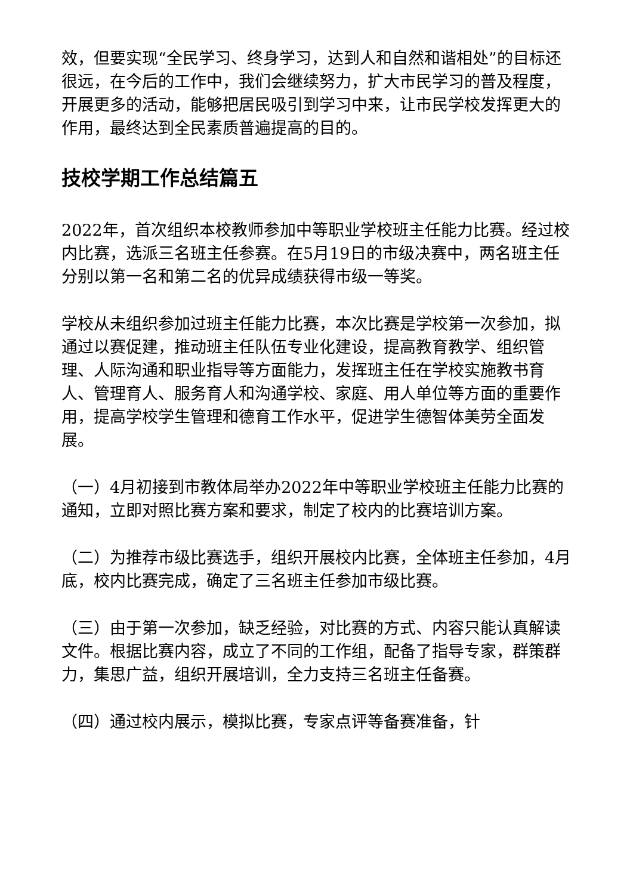效，但要实现“全民学习、终身学习，达到人和自然和谐相处”的目标还很远，在今后的工作中，我们会继续努力，扩大市民学习的普及程度，开展更多的活动，能够把居民吸引到学习中来，让市民学校发挥更大的作用，最终达到全民素质普遍提高的目的。
技校学期工作总结篇五
2022年，首次组织本校教师参加中等职业学校班主任能力比赛。经过校内比赛，选派三名班主任参赛。在5月19日的市级决赛中，两名班主任分别以第一名和第二名的优异成绩获得市级一等奖。
学校从未组织参加过班主任能力比赛，本次比赛是学校第一次参加，拟通过以赛促建，推动班主任队伍专业化建设，提高教育教学、组织管理、人际沟通和职业指导等方面能力，发挥班主任在学校实施教书育人、管理育人、服务育人和沟通学校、家庭、用人单位等方面的重要作用，提高学校学生管理和德育工作水平，促进学生德智体美劳全面发展。
（一）4月初接到市教体局举办2022年中等职业学校班主任能力比赛的通知，立即对照比赛方案和要求，制定了校内的比赛培训方案。
（二）为推荐市级比赛选手，组织开展校内比赛，全体班主任参加，4月底，校内比赛完成，确定了三名班主任参加市级比赛。
（三）由于第一次参加，缺乏经验，对比赛的方式、内容只能认真解读文件。根据比赛内容，成立了不同的工作组，配备了指导专家，群策群力，集思广益，组织开展培训，全力支持三名班主任备赛。
（四）通过校内展示，模拟比赛，专家点评等备赛准备，针